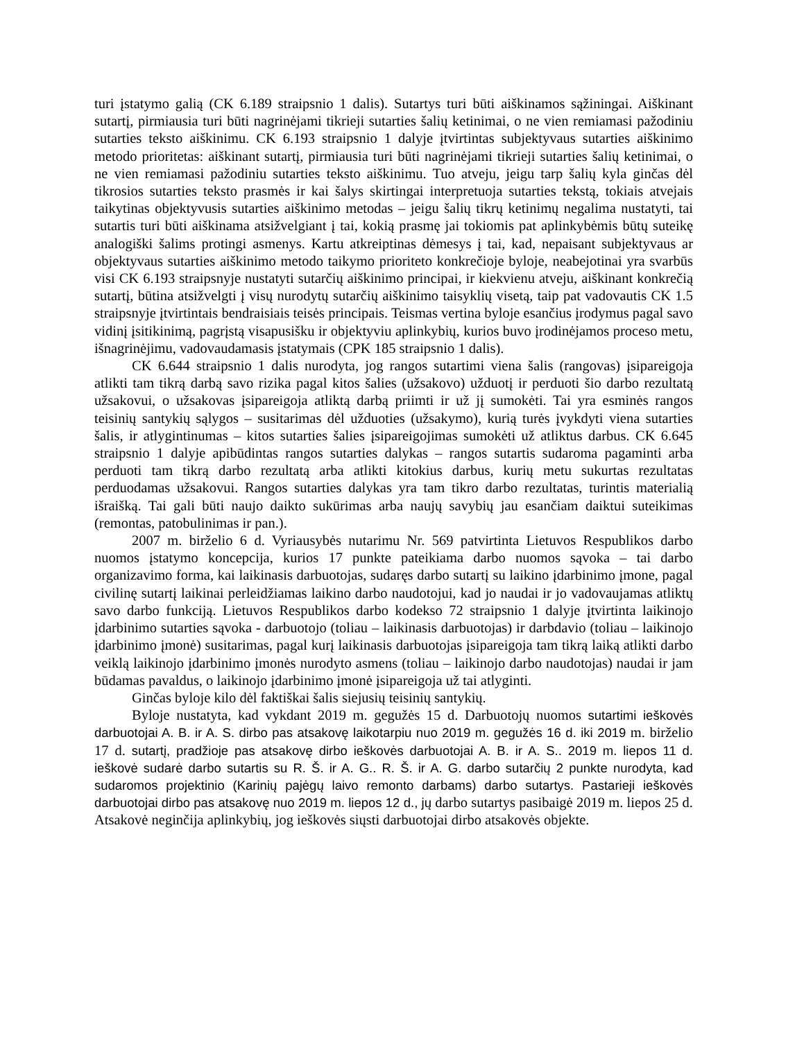turi įstatymo galią (CK 6.189 straipsnio 1 dalis). Sutartys turi būti aiškinamos sąžiningai. Aiškinant sutartį, pirmiausia turi būti nagrinėjami tikrieji sutarties šalių ketinimai, o ne vien remiamasi pažodiniu sutarties teksto aiškinimu. CK 6.193 straipsnio 1 dalyje įtvirtintas subjektyvaus sutarties aiškinimo metodo prioritetas: aiškinant sutartį, pirmiausia turi būti nagrinėjami tikrieji sutarties šalių ketinimai, o ne vien remiamasi pažodiniu sutarties teksto aiškinimu. Tuo atveju, jeigu tarp šalių kyla ginčas dėl tikrosios sutarties teksto prasmės ir kai šalys skirtingai interpretuoja sutarties tekstą, tokiais atvejais taikytinas objektyvusis sutarties aiškinimo metodas – jeigu šalių tikrų ketinimų negalima nustatyti, tai sutartis turi būti aiškinama atsižvelgiant į tai, kokią prasmę jai tokiomis pat aplinkybėmis būtų suteikę analogiški šalims protingi asmenys. Kartu atkreiptinas dėmesys į tai, kad, nepaisant subjektyvaus ar objektyvaus sutarties aiškinimo metodo taikymo prioriteto konkrečioje byloje, neabejotinai yra svarbūs visi CK 6.193 straipsnyje nustatyti sutarčių aiškinimo principai, ir kiekvienu atveju, aiškinant konkrečią sutartį, būtina atsižvelgti į visų nurodytų sutarčių aiškinimo taisyklių visetą, taip pat vadovautis CK 1.5 straipsnyje įtvirtintais bendraisiais teisės principais. Teismas vertina byloje esančius įrodymus pagal savo vidinį įsitikinimą, pagrįstą visapusišku ir objektyviu aplinkybių, kurios buvo įrodinėjamos proceso metu, išnagrinėjimu, vadovaudamasis įstatymais (CPK 185 straipsnio 1 dalis).
CK 6.644 straipsnio 1 dalis nurodyta, jog rangos sutartimi viena šalis (rangovas) įsipareigoja atlikti tam tikrą darbą savo rizika pagal kitos šalies (užsakovo) užduotį ir perduoti šio darbo rezultatą užsakovui, o užsakovas įsipareigoja atliktą darbą priimti ir už jį sumokėti. Tai yra esminės rangos teisinių santykių sąlygos – susitarimas dėl užduoties (užsakymo), kurią turės įvykdyti viena sutarties šalis, ir atlygintinumas – kitos sutarties šalies įsipareigojimas sumokėti už atliktus darbus. CK 6.645 straipsnio 1 dalyje apibūdintas rangos sutarties dalykas – rangos sutartis sudaroma pagaminti arba perduoti tam tikrą darbo rezultatą arba atlikti kitokius darbus, kurių metu sukurtas rezultatas perduodamas užsakovui. Rangos sutarties dalykas yra tam tikro darbo rezultatas, turintis materialią išraišką. Tai gali būti naujo daikto sukūrimas arba naujų savybių jau esančiam daiktui suteikimas (remontas, patobulinimas ir pan.).
2007 m. birželio 6 d. Vyriausybės nutarimu Nr. 569 patvirtinta Lietuvos Respublikos darbo nuomos įstatymo koncepcija, kurios 17 punkte pateikiama darbo nuomos sąvoka – tai darbo organizavimo forma, kai laikinasis darbuotojas, sudaręs darbo sutartį su laikino įdarbinimo įmone, pagal civilinę sutartį laikinai perleidžiamas laikino darbo naudotojui, kad jo naudai ir jo vadovaujamas atliktų savo darbo funkciją. Lietuvos Respublikos darbo kodekso 72 straipsnio 1 dalyje įtvirtinta laikinojo įdarbinimo sutarties sąvoka - darbuotojo (toliau – laikinasis darbuotojas) ir darbdavio (toliau – laikinojo įdarbinimo įmonė) susitarimas, pagal kurį laikinasis darbuotojas įsipareigoja tam tikrą laiką atlikti darbo veiklą laikinojo įdarbinimo įmonės nurodyto asmens (toliau – laikinojo darbo naudotojas) naudai ir jam būdamas pavaldus, o laikinojo įdarbinimo įmonė įsipareigoja už tai atlyginti.
Ginčas byloje kilo dėl faktiškai šalis siejusių teisinių santykių.
Byloje nustatyta, kad vykdant 2019 m. gegužės 15 d. Darbuotojų nuomos sutartimi ieškovės darbuotojai A. B. ir A. S. dirbo pas atsakovę laikotarpiu nuo 2019 m. gegužės 16 d. iki 2019 m. birželio 17 d. sutartį, pradžioje pas atsakovę dirbo ieškovės darbuotojai A. B. ir A. S.. 2019 m. liepos 11 d. ieškovė sudarė darbo sutartis su R. Š. ir A. G.. R. Š. ir A. G. darbo sutarčių 2 punkte nurodyta, kad sudaromos projektinio (Karinių pajėgų laivo remonto darbams) darbo sutartys. Pastarieji ieškovės darbuotojai dirbo pas atsakovę nuo 2019 m. liepos 12 d., jų darbo sutartys pasibaigė 2019 m. liepos 25 d. Atsakovė neginčija aplinkybių, jog ieškovės siųsti darbuotojai dirbo atsakovės objekte.